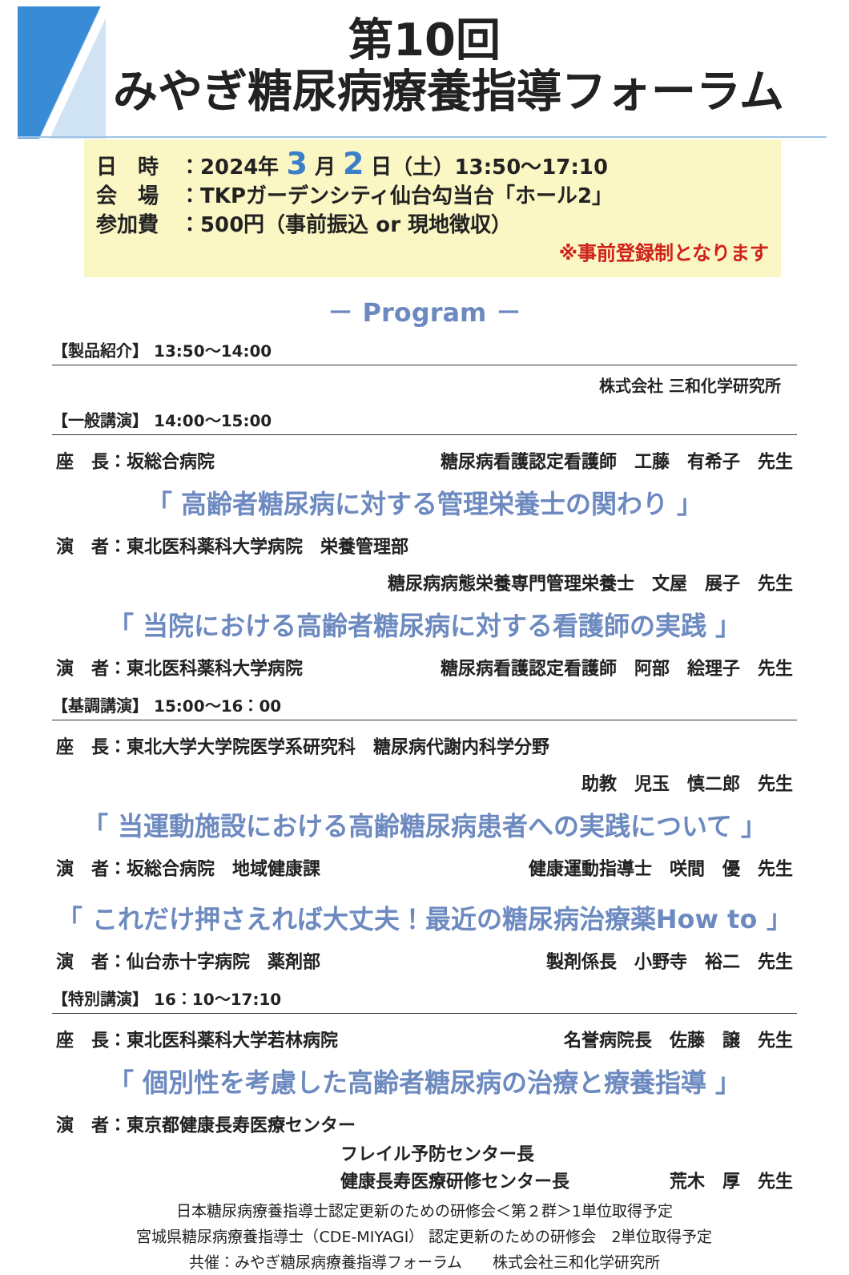第10回
みやぎ糖尿病療養指導フォーラム
日　時　：2024年 3 月 2 日（土）13:50～17:10
会　場　：TKPガーデンシティ仙台勾当台「ホール2」
参加費　：500円（事前振込 or 現地徴収）
※事前登録制となります
－ Program －
【製品紹介】 13:50～14:00
株式会社 三和化学研究所
【一般講演】 14:00～15:00
座　長：坂総合病院 糖尿病看護認定看護師　工藤　有希子　先生
「 高齢者糖尿病に対する管理栄養士の関わり 」
演　者：東北医科薬科大学病院　栄養管理部
糖尿病病態栄養専門管理栄養士　文屋　展子　先生
「 当院における高齢者糖尿病に対する看護師の実践 」
演　者：東北医科薬科大学病院 糖尿病看護認定看護師　阿部　絵理子　先生
【基調講演】 15:00～16：00
座　長：東北大学大学院医学系研究科　糖尿病代謝内科学分野
助教　児玉　慎二郎　先生
「 当運動施設における高齢糖尿病患者への実践について 」
演　者：坂総合病院　地域健康課 健康運動指導士　咲間　優　先生
「 これだけ押さえれば大丈夫！最近の糖尿病治療薬How to 」
演　者：仙台赤十字病院　薬剤部 製剤係長　小野寺　裕二　先生
【特別講演】 16：10～17:10
座　長：東北医科薬科大学若林病院 名誉病院長　佐藤　譲　先生
「 個別性を考慮した高齢者糖尿病の治療と療養指導 」
演　者：東京都健康長寿医療センター
フレイル予防センター長
健康長寿医療研修センター長 荒木　厚　先生
日本糖尿病療養指導士認定更新のための研修会＜第２群＞1単位取得予定
宮城県糖尿病療養指導士（CDE-MIYAGI） 認定更新のための研修会　2単位取得予定
共催：みやぎ糖尿病療養指導フォーラム　　株式会社三和化学研究所